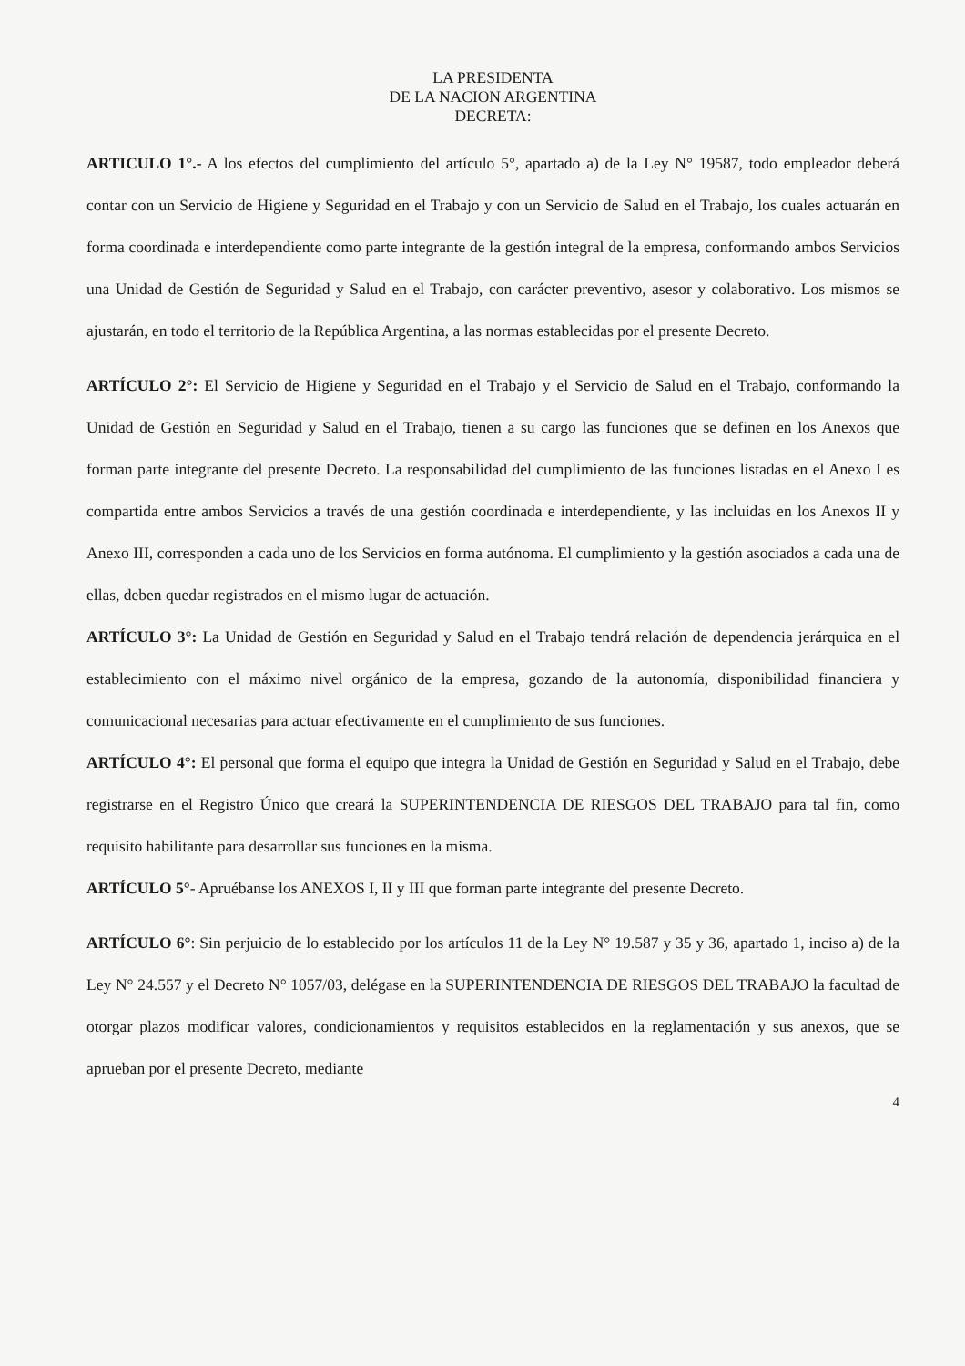LA PRESIDENTA
DE LA NACION ARGENTINA
DECRETA:
ARTICULO 1°.- A los efectos del cumplimiento del artículo 5°, apartado a) de la Ley N° 19587, todo empleador deberá contar con un Servicio de Higiene y Seguridad en el Trabajo y con un Servicio de Salud en el Trabajo, los cuales actuarán en forma coordinada e interdependiente como parte integrante de la gestión integral de la empresa, conformando ambos Servicios una Unidad de Gestión de Seguridad y Salud en el Trabajo, con carácter preventivo, asesor y colaborativo. Los mismos se ajustarán, en todo el territorio de la República Argentina, a las normas establecidas por el presente Decreto.
ARTÍCULO 2°: El Servicio de Higiene y Seguridad en el Trabajo y el Servicio de Salud en el Trabajo, conformando la Unidad de Gestión en Seguridad y Salud en el Trabajo, tienen a su cargo las funciones que se definen en los Anexos que forman parte integrante del presente Decreto. La responsabilidad del cumplimiento de las funciones listadas en el Anexo I es compartida entre ambos Servicios a través de una gestión coordinada e interdependiente, y las incluidas en los Anexos II y Anexo III, corresponden a cada uno de los Servicios en forma autónoma. El cumplimiento y la gestión asociados a cada una de ellas, deben quedar registrados en el mismo lugar de actuación.
ARTÍCULO 3°: La Unidad de Gestión en Seguridad y Salud en el Trabajo tendrá relación de dependencia jerárquica en el establecimiento con el máximo nivel orgánico de la empresa, gozando de la autonomía, disponibilidad financiera y comunicacional necesarias para actuar efectivamente en el cumplimiento de sus funciones.
ARTÍCULO 4°: El personal que forma el equipo que integra la Unidad de Gestión en Seguridad y Salud en el Trabajo, debe registrarse en el Registro Único que creará la SUPERINTENDENCIA DE RIESGOS DEL TRABAJO para tal fin, como requisito habilitante para desarrollar sus funciones en la misma.
ARTÍCULO 5°- Apruébanse los ANEXOS I, II y III que forman parte integrante del presente Decreto.
ARTÍCULO 6°: Sin perjuicio de lo establecido por los artículos 11 de la Ley N° 19.587 y 35 y 36, apartado 1, inciso a) de la Ley N° 24.557 y el Decreto N° 1057/03, delégase en la SUPERINTENDENCIA DE RIESGOS DEL TRABAJO la facultad de otorgar plazos modificar valores, condicionamientos y requisitos establecidos en la reglamentación y sus anexos, que se aprueban por el presente Decreto, mediante
4